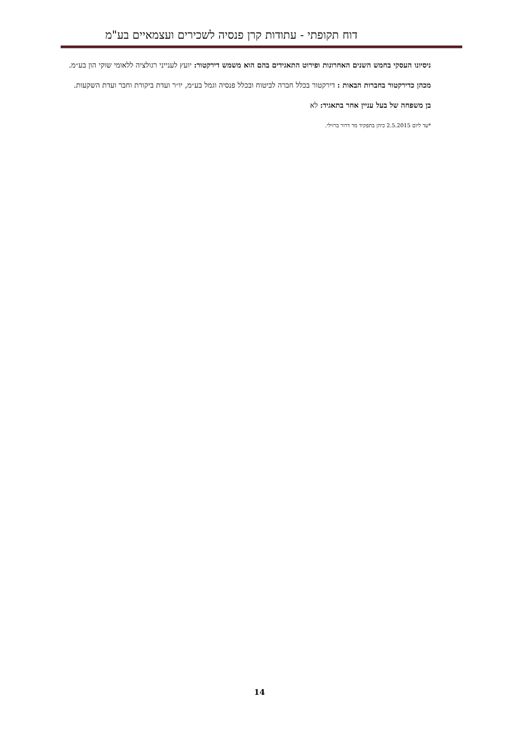דוח תקופתי - עתודות קרן פנסיה לשכירים ועצמאיים בע"מ
ניסיונו העסקי בחמש השנים האחרונות ופירוט התאגידים בהם הוא משמש דירקטור: יועץ לענייני רגולציה ללאומי שוקי הון בע״מ.
מכהן כדירקטור בחברות הבאות : דירקטור בכלל חברה לביטוח ובכלל פנסיה וגמל בע״מ, יו״ר ועדת ביקורת וחבר ועדת השקעות.
בן משפחה של בעל עניין אחר בתאגיד: לא
*עד ליום 2.5.2015 כיהן בתפקיד מר דרור ברזילי.
14